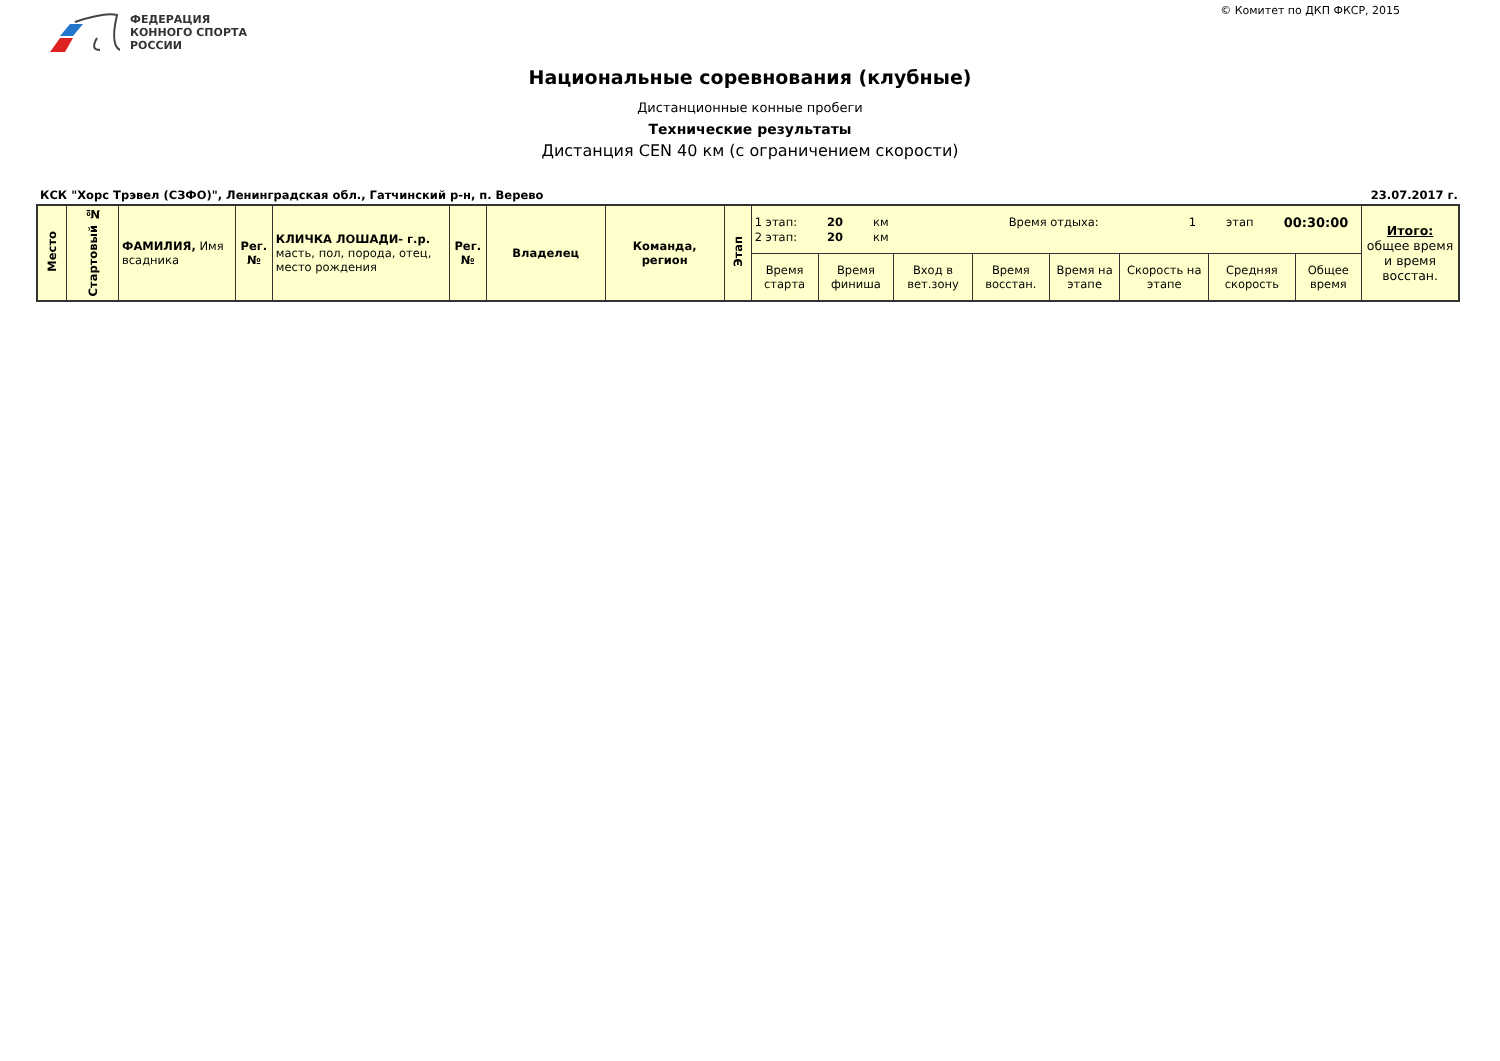© Комитет по ДКП ФКСР, 2015
ФЕДЕРАЦИЯ
КОННОГО СПОРТА
РОССИИ
Национальные соревнования (клубные)
Дистанционные конные пробеги
Технические результаты
Дистанция CEN 40 км (с ограничением скорости)
КСК "Хорс Трэвел (СЗФО)", Ленинградская обл., Гатчинский р-н, п. Верево 23.07.2017 г.
| Место | Стартовый № | ФАМИЛИЯ, Имя всадника | Рег.№ | КЛИЧКА ЛОШАДИ- г.р. масть, пол, порода, отец, место рождения | Рег.№ | Владелец | Команда, регион | Этап | 1 этап: 20 км Время отдыха: 1 этап 00:30:00 2 этап: 20 км | | | | | | | | Итого: общее время и время восстан. |
| --- | --- | --- | --- | --- | --- | --- | --- | --- | --- | --- | --- | --- | --- | --- | --- | --- | --- |
| | | | | | | | | | Время старта | Время финиша | Вход в вет.зону | Время восстан. | Время на этапе | Скорость на этапе | Средняя скорость | Общее время | |